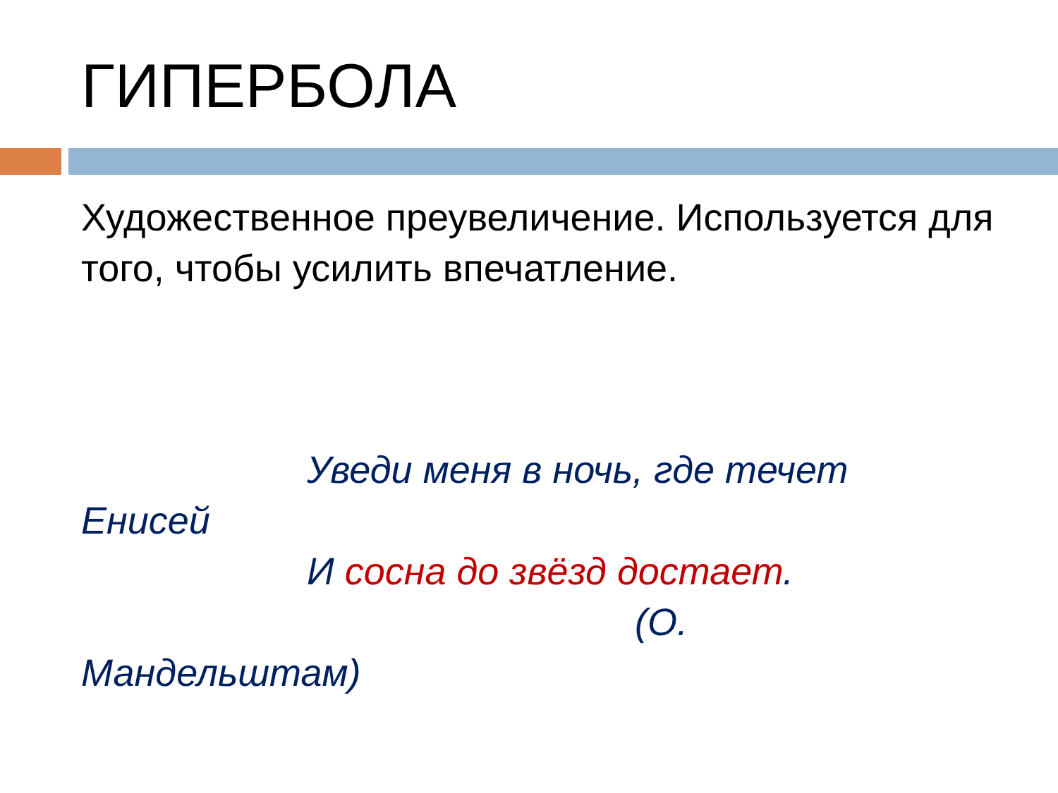ГИПЕРБОЛА
Художественное преувеличение. Используется для того, чтобы усилить впечатление.
Уведи меня в ночь, где течет
Енисей
И сосна до звёзд достает.
(О.
Мандельштам)